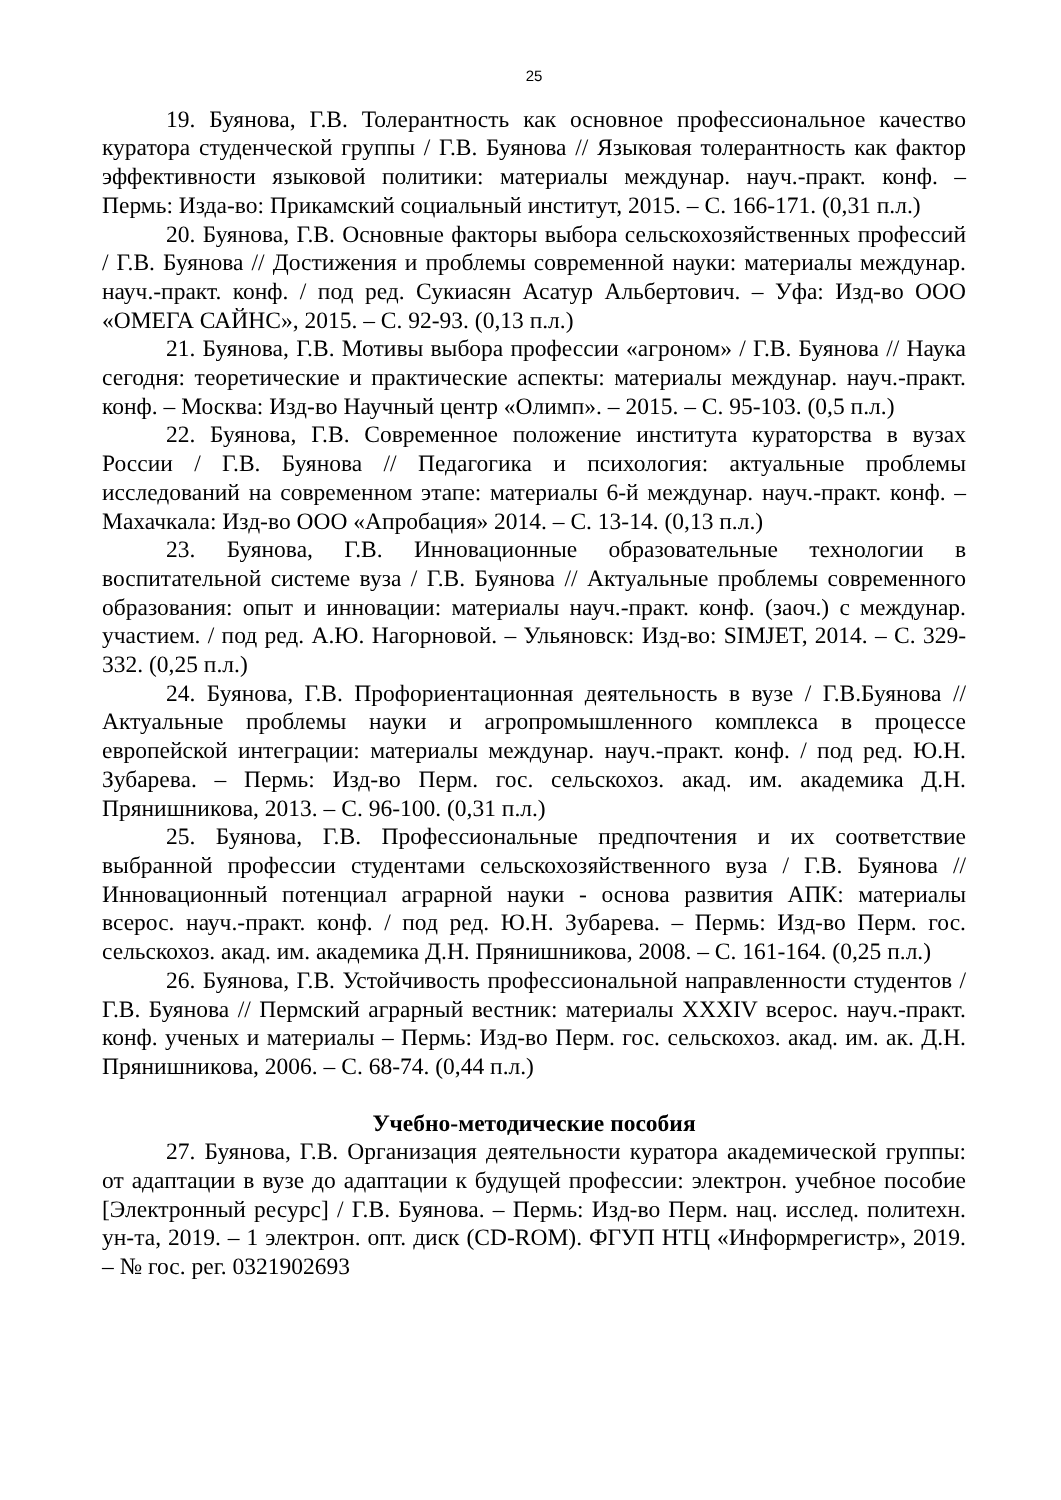25
19. Буянова, Г.В. Толерантность как основное профессиональное качество куратора студенческой группы / Г.В. Буянова // Языковая толерантность как фактор эффективности языковой политики: материалы междунар. науч.-практ. конф. – Пермь: Изда-во: Прикамский социальный институт, 2015. – С. 166-171. (0,31 п.л.)
20. Буянова, Г.В. Основные факторы выбора сельскохозяйственных профессий / Г.В. Буянова // Достижения и проблемы современной науки: материалы междунар. науч.-практ. конф. / под ред. Сукиасян Асатур Альбертович. – Уфа: Изд-во ООО «ОМЕГА САЙНС», 2015. – С. 92-93. (0,13 п.л.)
21. Буянова, Г.В. Мотивы выбора профессии «агроном» / Г.В. Буянова // Наука сегодня: теоретические и практические аспекты: материалы междунар. науч.-практ. конф. – Москва: Изд-во Научный центр «Олимп». – 2015. – С. 95-103. (0,5 п.л.)
22. Буянова, Г.В. Современное положение института кураторства в вузах России / Г.В. Буянова // Педагогика и психология: актуальные проблемы исследований на современном этапе: материалы 6-й междунар. науч.-практ. конф. – Махачкала: Изд-во ООО «Апробация» 2014. – С. 13-14. (0,13 п.л.)
23. Буянова, Г.В. Инновационные образовательные технологии в воспитательной системе вуза / Г.В. Буянова // Актуальные проблемы современного образования: опыт и инновации: материалы науч.-практ. конф. (заоч.) с междунар. участием. / под ред. А.Ю. Нагорновой. – Ульяновск: Изд-во: SIMJET, 2014. – С. 329-332. (0,25 п.л.)
24. Буянова, Г.В. Профориентационная деятельность в вузе / Г.В.Буянова // Актуальные проблемы науки и агропромышленного комплекса в процессе европейской интеграции: материалы междунар. науч.-практ. конф. / под ред. Ю.Н. Зубарева. – Пермь: Изд-во Перм. гос. сельскохоз. акад. им. академика Д.Н. Прянишникова, 2013. – С. 96-100. (0,31 п.л.)
25. Буянова, Г.В. Профессиональные предпочтения и их соответствие выбранной профессии студентами сельскохозяйственного вуза / Г.В. Буянова // Инновационный потенциал аграрной науки - основа развития АПК: материалы всерос. науч.-практ. конф. / под ред. Ю.Н. Зубарева. – Пермь: Изд-во Перм. гос. сельскохоз. акад. им. академика Д.Н. Прянишникова, 2008. – С. 161-164. (0,25 п.л.)
26. Буянова, Г.В. Устойчивость профессиональной направленности студентов / Г.В. Буянова // Пермский аграрный вестник: материалы XXXIV всерос. науч.-практ. конф. ученых и материалы – Пермь: Изд-во Перм. гос. сельскохоз. акад. им. ак. Д.Н. Прянишникова, 2006. – С. 68-74. (0,44 п.л.)
Учебно-методические пособия
27. Буянова, Г.В. Организация деятельности куратора академической группы: от адаптации в вузе до адаптации к будущей профессии: электрон. учебное пособие [Электронный ресурс] / Г.В. Буянова. – Пермь: Изд-во Перм. нац. исслед. политехн. ун-та, 2019. – 1 электрон. опт. диск (CD-ROM). ФГУП НТЦ «Информрегистр», 2019. – № гос. рег. 0321902693